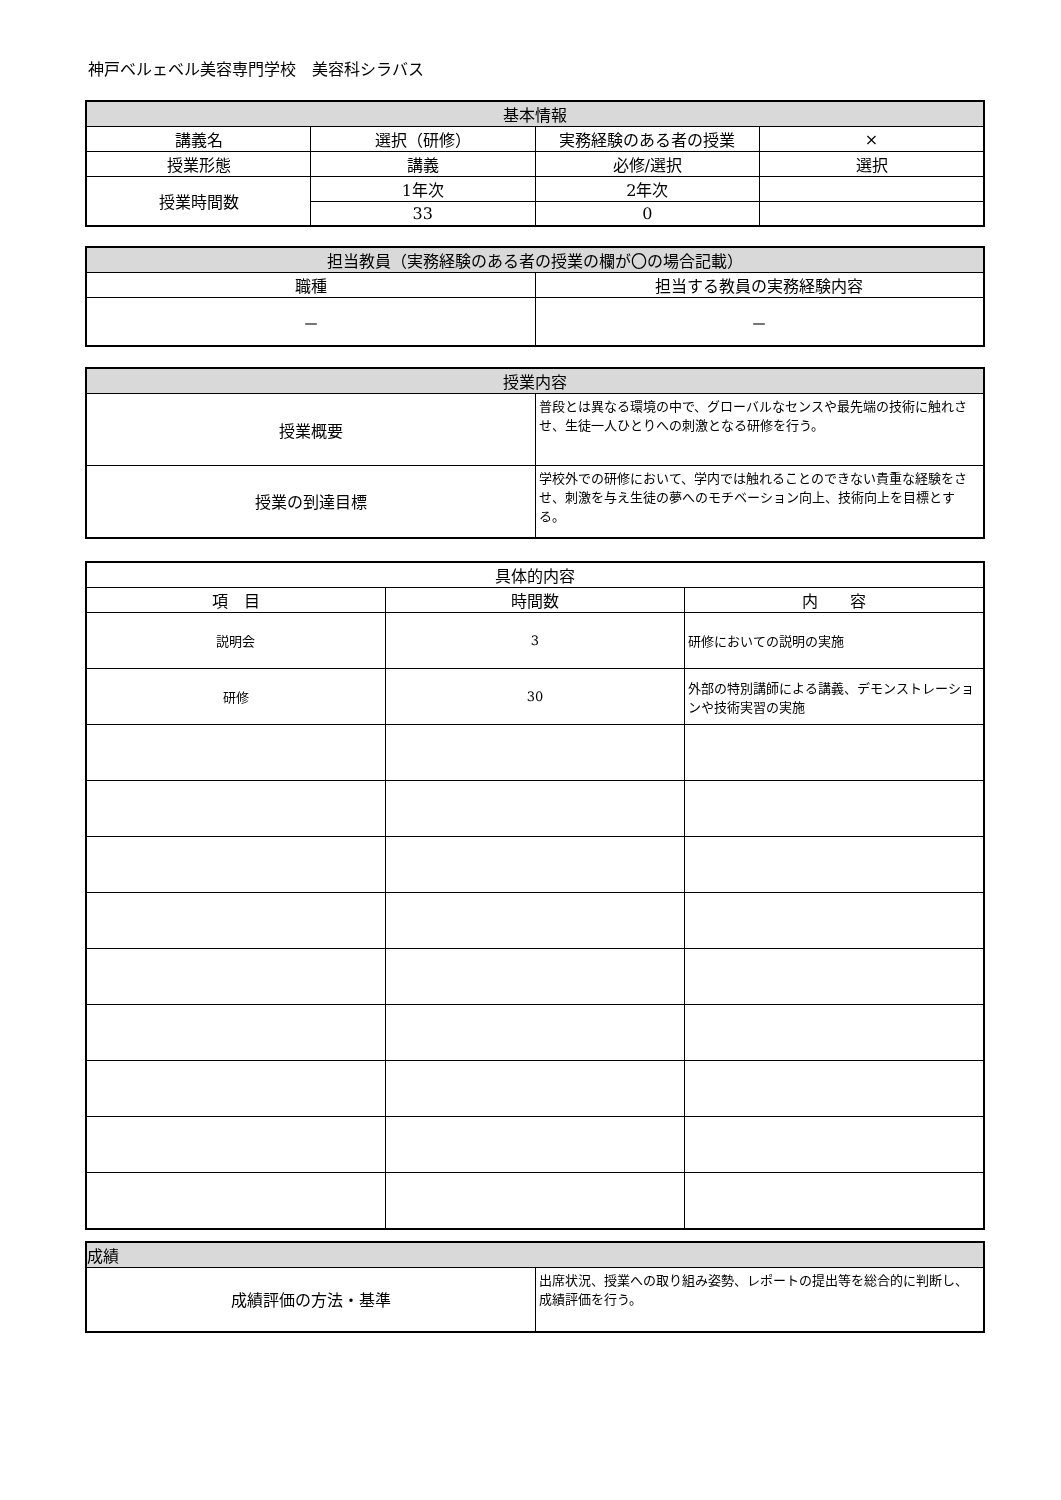神戸ベルェベル美容専門学校　美容科シラバス
| 基本情報 | | | |
| --- | --- | --- | --- |
| 講義名 | 選択（研修） | 実務経験のある者の授業 | × |
| 授業形態 | 講義 | 必修/選択 | 選択 |
| 授業時間数 | 1年次 | 2年次 | |
| | 33 | 0 | |
| 担当教員（実務経験のある者の授業の欄が〇の場合記載） | |
| --- | --- |
| 職種 | 担当する教員の実務経験内容 |
| － | － |
| 授業内容 | |
| --- | --- |
| 授業概要 | 普段とは異なる環境の中で、グローバルなセンスや最先端の技術に触れさせ、生徒一人ひとりへの刺激となる研修を行う。 |
| 授業の到達目標 | 学校外での研修において、学内では触れることのできない貴重な経験をさせ、刺激を与え生徒の夢へのモチベーション向上、技術向上を目標とする。 |
| 具体的内容 | | |
| --- | --- | --- |
| 項 目 | 時間数 | 内 容 |
| 説明会 | 3 | 研修においての説明の実施 |
| 研修 | 30 | 外部の特別講師による講義、デモンストレーションや技術実習の実施 |
| 成績 | |
| --- | --- |
| 成績評価の方法・基準 | 出席状況、授業への取り組み姿勢、レポートの提出等を総合的に判断し、成績評価を行う。 |